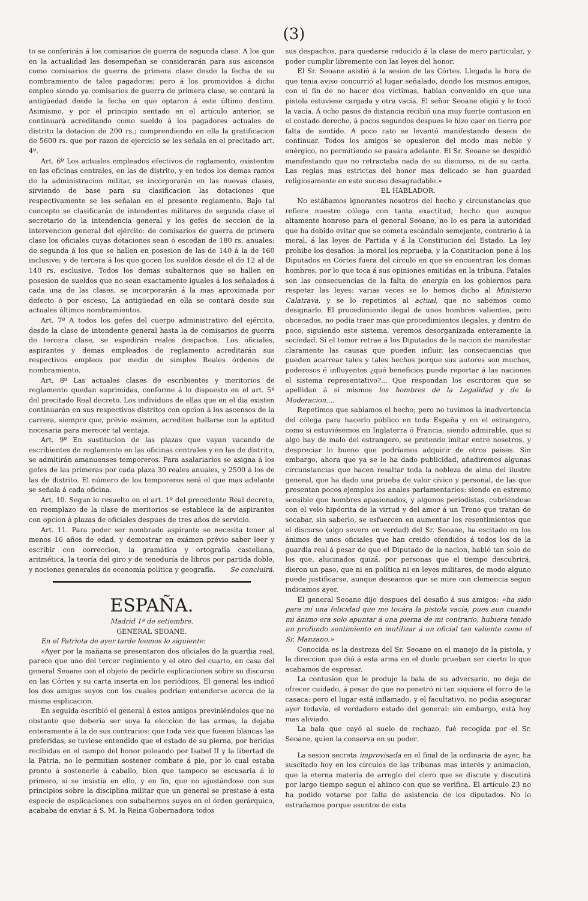(3)
to se conferirán á los comisarios de guerra de segunda clase. A los que en la actualidad las desempeñan se considerarán para sus ascensos como comisarios de guerra de primera clase desde la fecha de su nombramiento de tales pagadores; pero á los promovidos á dicho empleo siendo ya comisarios de guerra de primera clase, se contará la antigüedad desde la fecha en que optaron á este último destino. Asimismo, y por el principio sentado en el artículo anterior, se continuará acreditando como sueldo á los pagadores actuales de distrito la dotacion de 200 rs.; comprendiendo en ella la gratificacion de 5600 rs. que por razon de ejercicio se les señala en el precitado art. 4º.
Art. 6º Los actuales empleados efectivos de reglamento, existentes en las oficinas centrales, en las de distrito, y en todos los demas ramos de la administracion militar, se incorporarán en las nuevas clases, sirviendo de base para su clasificacion las dotaciones que respectivamente se les señalan en el presente reglamento. Bajo tal concepto se clasificarán de intendentes militares de segunda clase el secretario de la intendencia general y los gefes de seccion de la intervencion general del ejército: de comisarios de guerra de primera clase los oficiales cuyas dotaciones sean ó escedan de 180 rs. anuales: de segunda á los que se hallen en posesion de las de 140 á la de 160 inclusive; y de tercera á los que gocen los sueldos desde el de 12 al de 140 rs. esclusive. Todos los demas subalternos que se hallen en posesion de sueldos que no sean exactamente iguales á los señalados á cada una de las clases, se incorporarán á la mas aproximada por defecto ó por esceso. La antigüedad en ella se contará desde sus actuales últimos nombramientos.
Art. 7º A todos los gefes del cuerpo administrativo del ejército, desde la clase de intendente general hasta la de comisarios de guerra de tercera clase, se espedirán reales despachos. Los oficiales, aspirantes y demas empleados de reglamento acreditarán sus respectivos empleos por medio de simples Reales órdenes de nombramiento.
Art. 8º Las actuales clases de escribientes y meritorios de reglamento quedan suprimidas, conforme á lo dispuesto en el art. 5º del precitado Real decreto. Los individuos de ellas que en el dia existen continuarán en sus respectivos distritos con opcion á los ascensos de la carrera, siempre que, prévio exámen, acrediten hallarse con la aptitud necesaria para merecer tal ventaja.
Art. 9º En sustitucion de las plazas que vayan vacando de escribientes de reglamento en las oficinas centrales y en las de distrito, se admitirán amanuenses temporeros. Para asalariarlos se asigna á los gefes de las primeras por cada plaza 30 reales anuales, y 2500 á los de las de distrito. El número de los temporeros será el que mas adelante se señala á cada oficina.
Art. 10. Segun lo resuelto en el art. 1º del precedente Real decreto, en reemplazo de la clase de meritorios se establece la de aspirantes con opcion á plazas de oficiales despues de tres años de servicio.
Art. 11. Para poder ser nombrado aspirante se necesita tener al menos 16 años de edad, y demostrar en exámen prévio saber leer y escribir con correccion, la gramática y ortografía castellana, aritmética, la teoría del giro y de teneduría de libros por partida doble, y nociones generales de economía política y geografía. Se concluirá.
ESPAÑA.
Madrid 1º de setiembre.
GENERAL SEOANE.
En el Patriota de ayer tarde leemos lo siguiente:
»Ayer por la mañana se presentaron dos oficiales de la guardia real, parece que uno del tercer regimiento y el otro del cuarto, en casa del general Seoane con el objeto de pedirle esplicaciones sobre su discurso en las Córtes y su carta inserta en los periódicos. El general les indicó los dos amigos suyos con los cuales podrian entenderse acerca de la misma esplicacion.
En seguida escribió el general á estos amigos previniéndoles que no obstante que deberia ser suya la eleccion de las armas, la dejaba enteramente á la de sus contrarios: que toda vez que fuesen blancas las preferidas, se tuviese entendido que el estado de su pierna, por heridas recibidas en el campo del honor peleando por Isabel II y la libertad de la Patria, no le permitian sostener combate á pie, por lo cual estaba pronto á sostenerle á caballo, bien que tampoco se escusaria á lo primero, si se insistia en ello, y en fin, que no ajustándose con sus principios sobre la disciplina militar que un general se prestase á esta especie de esplicaciones con subalternos suyos en el órden gerárquico, acababa de enviar á S. M. la Reina Gobernadora todos
sus despachos, para quedarse reducido á la clase de mero particular, y poder cumplir libremente con las leyes del honor.
El Sr. Seoane asistió á la sesion de las Córtes. Llegada la hora de que tenia aviso concurrió al lugar señalado, donde los mismos amigos, con el fin de no hacer dos víctimas, habian convenido en que una pistola estuviese cargada y otra vacía. El señor Seoane eligió y le tocó la vacía. Á ocho pasos de distancia recibió una muy fuerte contusion en el costado derecho, á pocos segundos despues le hizo caer en tierra por falta de sentido. A poco rato se levantó manifestando deseos de continuar. Todos los amigos se opusieron del modo mas noble y enérgico, no permitiendo se pasára adelante. El Sr. Seoane se despidió manifestando que no retractaba nada de su discurso, ni de su carta. Las reglas mas estrictas del honor mas delicado se han guardad religiosamente en este suceso desagradable.»
EL HABLADOR.
No estábamos ignorantes nosotros del hecho y circunstancias que refiere nuestro cólega con tanta exactitud, hecho que aunque altamente honroso para el general Seoane, no lo es para la autoridad que ha debido evitar que se cometa escándalo semejante, contrario á la moral, á las leyes de Partida y á la Constitucion del Estado. La ley prohibe los desafios: la moral los reprueba, y la Constitucion pone á los Diputados en Córtes fuera del círculo en que se encuentran los demas hombres, por lo que toca á sus opiniones emitidas en la tribuna. Fatales son las consecuencias de la falta de energía en los gobiernos para respetar las leyes: varias veces se lo hemos dicho al Ministerio Calatrava, y se lo repetimos al actual, que no sabemos como designarlo. El procedimiento ilegal de unos hombres valientes, pero obcecados, no podia traer mas que procedimientos ilegales, y dentro de poco, siguiendo este sistema, veremos desorganizada enteramente la sociedad. Si el temor retrae á los Diputados de la nacion de manifestar claramente las causas que pueden influir, las consecuencias que pueden acarrear tales y tales hechos porque sus autores son muchos, poderosos é influyentes ¿qué beneficios puede reportar á las naciones el sistema representativo?... Que respondan los escritores que se apellidan á sí mismos los hombres de la Legalidad y de la Moderacion....
Repetimos que sabíamos el hecho; pero no tuvimos la inadvertencia del cólega para hacerlo público en toda España y en el estrangero, como si estuviésemos en Inglaterra ó Francia, siendo admirable, que si algo hay de malo del estrangero, se pretende imitar entre nosotros, y despreciar lo bueno que podríamos adquirir de otros paises. Sin embargo, ahora que ya se le ha dado publicidad, añadiremos algunas circunstancias que hacen resaltar toda la nobleza de alma del ilustre general, que ha dado una prueba de valor cívico y personal, de las que presentan pocos ejemplos los anales parlamentarios: siendo en estremo sensible que hombres apasionados, y algunos periodistas, cubriéndose con el velo hipócrita de la virtud y del amor á un Trono que tratan de socabar, sin saberlo, se esfuercen en aumentar los resentimientos que el discurso (algo severo en verdad) del Sr. Seoane, ha escitado en los ánimos de unos oficiales que han creido ofendidos á todos los de la guardia real á pesar de que el Diputado de la nacion, habló tan solo de los que, alucinados quizá, por personas que el tiempo descubrirá, dieron un paso, que ni en política ni en leyes militares, de modo alguno puede justificarse, aunque deseamos que se mire con clemencia segun indicamos ayer.
El general Seoane dijo despues del desafio á sus amigos: »ha sido para mí una felicidad que me tocára la pistola vacía; pues aun cuando mi ánimo era solo apuntar á una pierna de mi contrario, hubiera tenido un profundo sentimiento en inutilizar á un oficial tan valiente como el Sr. Manzano.»
Conocida es la destreza del Sr. Seoane en el manejo de la pistola, y la direccion que dió á esta arma en el duelo prueban ser cierto lo que acabamos de espresar.
La contusion que le produjo la bala de su adversario, no deja de ofrecer cuidado, á pesar de que no penetró ni tan siquiera el forro de la casaca: pero el lugar está inflamado, y el facultativo, no podia asegurar ayer todavía, el verdadero estado del general: sin embargo, está hoy mas aliviado.
La bala que cayó al suelo de rechazo, fué recogida por el Sr. Seoane, quien la conserva en su poder.
La sesion secreta improvisada en el final de la ordinaria de ayer, ha suscitado hoy en los círculos de las tribunas mas interés y animacion, que la eterna materia de arreglo del clero que se discute y discutirá por largo tiempo segun el ahinco con que se verifica. El artículo 23 no ha podido votarse por falta de asistencia de los diputados. No lo estrañamos porque asuntos de esta